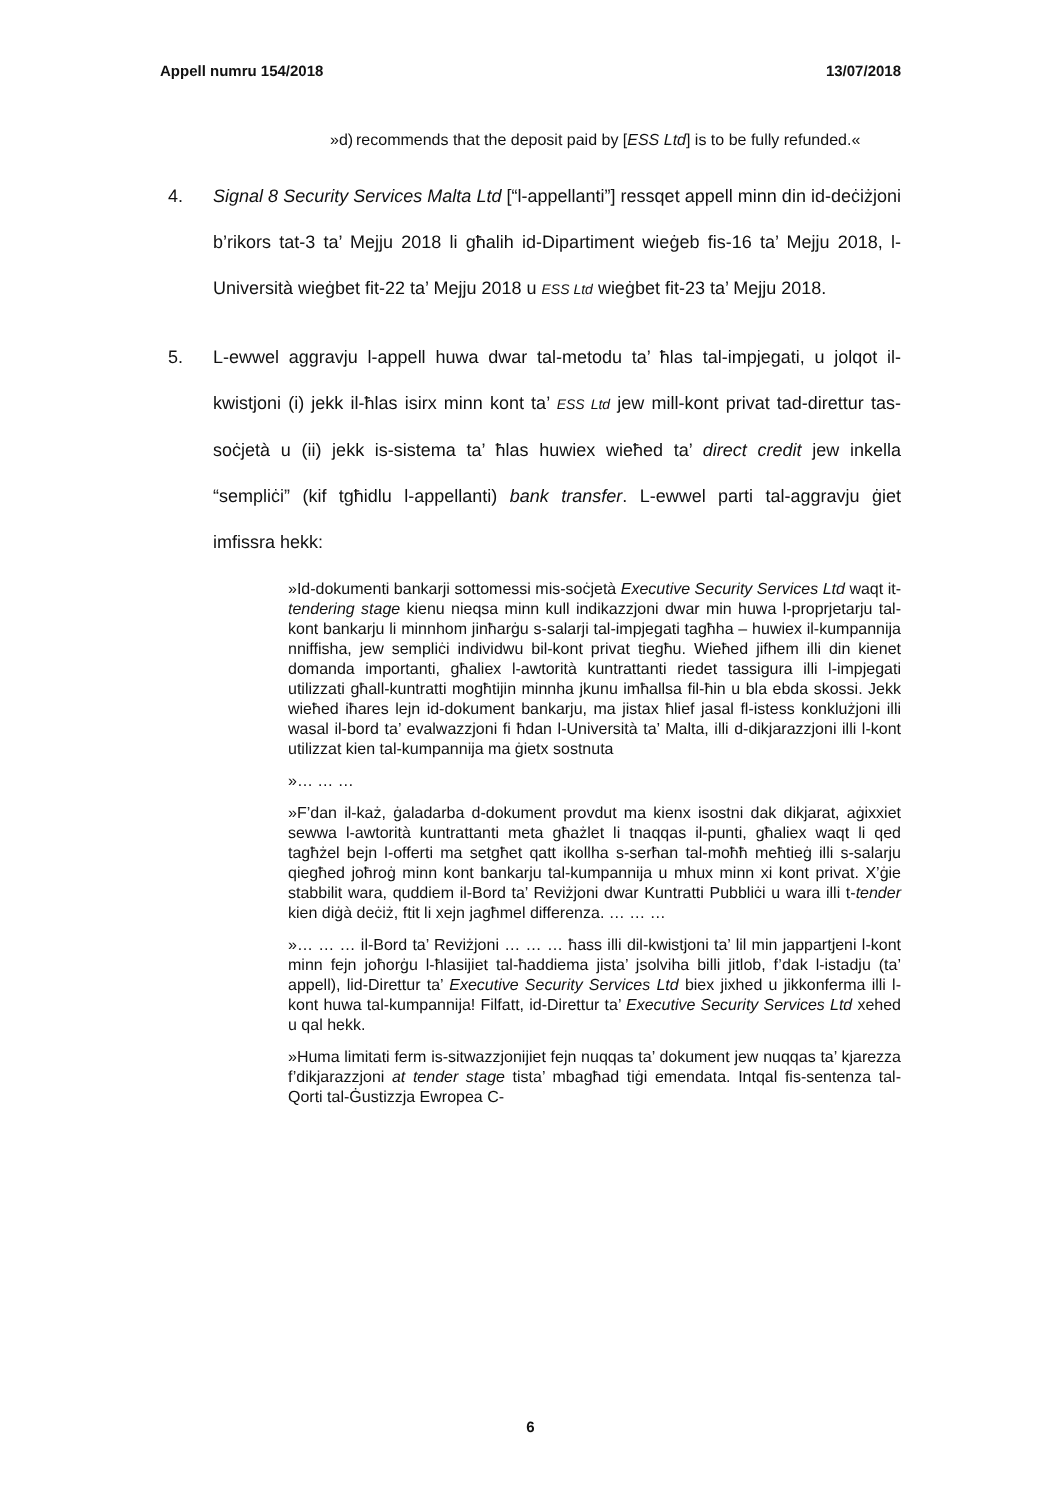Appell numru 154/2018 13/07/2018
»d) recommends that the deposit paid by [ESS Ltd] is to be fully refunded.«
4. Signal 8 Security Services Malta Ltd [“l-appellanti”] ressqet appell minn din id-deċiżjoni b’rikors tat-3 ta’ Mejju 2018 li għalih id-Dipartiment wieġeb fis-16 ta’ Mejju 2018, l-Università wieġbet fit-22 ta’ Mejju 2018 u ESS Ltd wieġbet fit-23 ta’ Mejju 2018.
5. L-ewwel aggravju l-appell huwa dwar tal-metodu ta’ ħlas tal-impjegati, u jolqot il-kwistjoni (i) jekk il-ħlas isirx minn kont ta’ ESS Ltd jew mill-kont privat tad-direttur tas-soċjetà u (ii) jekk is-sistema ta’ ħlas huwiex wieħed ta’ direct credit jew inkella “sempliċi” (kif tgħidlu l-appellanti) bank transfer. L-ewwel parti tal-aggravju ġiet imfissra hekk:
»Id-dokumenti bankarji sottomessi mis-soċjetà Executive Security Services Ltd waqt it-tendering stage kienu nieqsa minn kull indikazzjoni dwar min huwa l-proprjetarju tal-kont bankarju li minnhom jinħarġu s-salarji tal-impjegati tagħha – huwiex il-kumpannija nniffisha, jew sempliċi individwu bil-kont privat tiegħu. Wieħed jifhem illi din kienet domanda importanti, għaliex l-awtorità kuntrattanti riedet tassigura illi l-impjegati utilizzati għall-kuntratti mogħtijin minnha jkunu imħallsa fil-ħin u bla ebda skossi. Jekk wieħed iħares lejn id-dokument bankarju, ma jistax ħlief jasal fl-istess konklużjoni illi wasal il-bord ta’ evalwazzjoni fi ħdan l-Università ta’ Malta, illi d-dikjarazzjoni illi l-kont utilizzat kien tal-kumpannija ma ġietx sostnuta
»… … …
»F’dan il-każ, ġaladarba d-dokument provdut ma kienx isostni dak dikjarat, aġixxiet sewwa l-awtorità kuntrattanti meta għażlet li tnaqqas il-punti, għaliex waqt li qed tagħżel bejn l-offerti ma setgħet qatt ikollha s-serħan tal-moħħ meħtieġ illi s-salarju qiegħed joħroġ minn kont bankarju tal-kumpannija u mhux minn xi kont privat. X’ġie stabbilit wara, quddiem il-Bord ta’ Reviżjoni dwar Kuntratti Pubbliċi u wara illi t-tender kien diġà deċiż, ftit li xejn jagħmel differenza. … … …
»… … … il-Bord ta’ Reviżjoni … … … ħass illi dil-kwistjoni ta’ lil min jappartjeni l-kont minn fejn joħorġu l-ħlasijiet tal-ħaddiema jista’ jsolviha billi jitlob, f’dak l-istadju (ta’ appell), lid-Direttur ta’ Executive Security Services Ltd biex jixhed u jikkonferma illi l-kont huwa tal-kumpannija! Filfatt, id-Direttur ta’ Executive Security Services Ltd xehed u qal hekk.
»Huma limitati ferm is-sitwazzjonijiet fejn nuqqas ta’ dokument jew nuqqas ta’ kjarezza f’dikjarazzjoni at tender stage tista’ mbagħad tiġi emendata. Intqal fis-sentenza tal-Qorti tal-Ġustizzja Ewropea C-
6